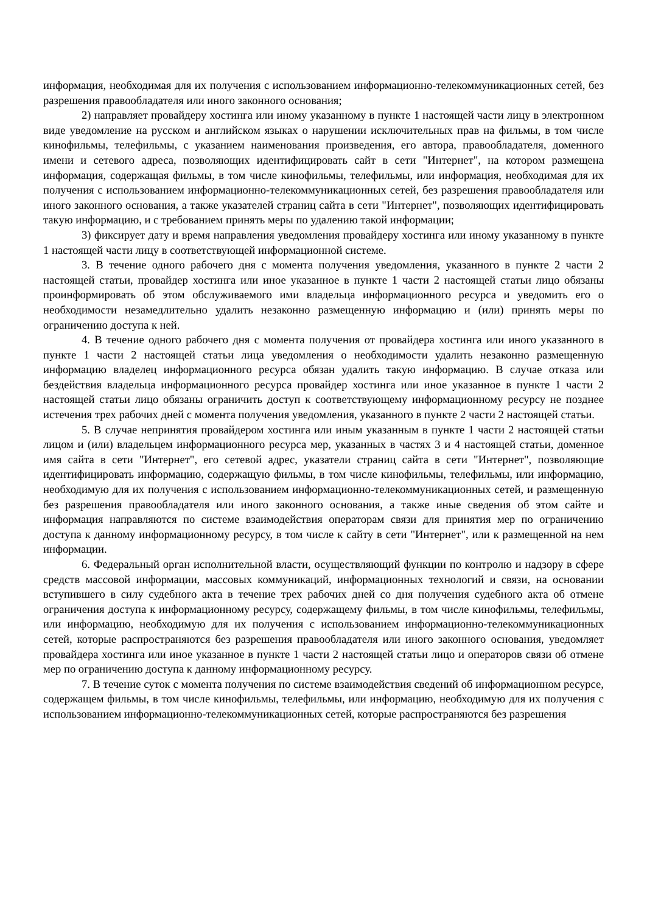информация, необходимая для их получения с использованием информационно-телекоммуникационных сетей, без разрешения правообладателя или иного законного основания;
2) направляет провайдеру хостинга или иному указанному в пункте 1 настоящей части лицу в электронном виде уведомление на русском и английском языках о нарушении исключительных прав на фильмы, в том числе кинофильмы, телефильмы, с указанием наименования произведения, его автора, правообладателя, доменного имени и сетевого адреса, позволяющих идентифицировать сайт в сети "Интернет", на котором размещена информация, содержащая фильмы, в том числе кинофильмы, телефильмы, или информация, необходимая для их получения с использованием информационно-телекоммуникационных сетей, без разрешения правообладателя или иного законного основания, а также указателей страниц сайта в сети "Интернет", позволяющих идентифицировать такую информацию, и с требованием принять меры по удалению такой информации;
3) фиксирует дату и время направления уведомления провайдеру хостинга или иному указанному в пункте 1 настоящей части лицу в соответствующей информационной системе.
3. В течение одного рабочего дня с момента получения уведомления, указанного в пункте 2 части 2 настоящей статьи, провайдер хостинга или иное указанное в пункте 1 части 2 настоящей статьи лицо обязаны проинформировать об этом обслуживаемого ими владельца информационного ресурса и уведомить его о необходимости незамедлительно удалить незаконно размещенную информацию и (или) принять меры по ограничению доступа к ней.
4. В течение одного рабочего дня с момента получения от провайдера хостинга или иного указанного в пункте 1 части 2 настоящей статьи лица уведомления о необходимости удалить незаконно размещенную информацию владелец информационного ресурса обязан удалить такую информацию. В случае отказа или бездействия владельца информационного ресурса провайдер хостинга или иное указанное в пункте 1 части 2 настоящей статьи лицо обязаны ограничить доступ к соответствующему информационному ресурсу не позднее истечения трех рабочих дней с момента получения уведомления, указанного в пункте 2 части 2 настоящей статьи.
5. В случае непринятия провайдером хостинга или иным указанным в пункте 1 части 2 настоящей статьи лицом и (или) владельцем информационного ресурса мер, указанных в частях 3 и 4 настоящей статьи, доменное имя сайта в сети "Интернет", его сетевой адрес, указатели страниц сайта в сети "Интернет", позволяющие идентифицировать информацию, содержащую фильмы, в том числе кинофильмы, телефильмы, или информацию, необходимую для их получения с использованием информационно-телекоммуникационных сетей, и размещенную без разрешения правообладателя или иного законного основания, а также иные сведения об этом сайте и информация направляются по системе взаимодействия операторам связи для принятия мер по ограничению доступа к данному информационному ресурсу, в том числе к сайту в сети "Интернет", или к размещенной на нем информации.
6. Федеральный орган исполнительной власти, осуществляющий функции по контролю и надзору в сфере средств массовой информации, массовых коммуникаций, информационных технологий и связи, на основании вступившего в силу судебного акта в течение трех рабочих дней со дня получения судебного акта об отмене ограничения доступа к информационному ресурсу, содержащему фильмы, в том числе кинофильмы, телефильмы, или информацию, необходимую для их получения с использованием информационно-телекоммуникационных сетей, которые распространяются без разрешения правообладателя или иного законного основания, уведомляет провайдера хостинга или иное указанное в пункте 1 части 2 настоящей статьи лицо и операторов связи об отмене мер по ограничению доступа к данному информационному ресурсу.
7. В течение суток с момента получения по системе взаимодействия сведений об информационном ресурсе, содержащем фильмы, в том числе кинофильмы, телефильмы, или информацию, необходимую для их получения с использованием информационно-телекоммуникационных сетей, которые распространяются без разрешения